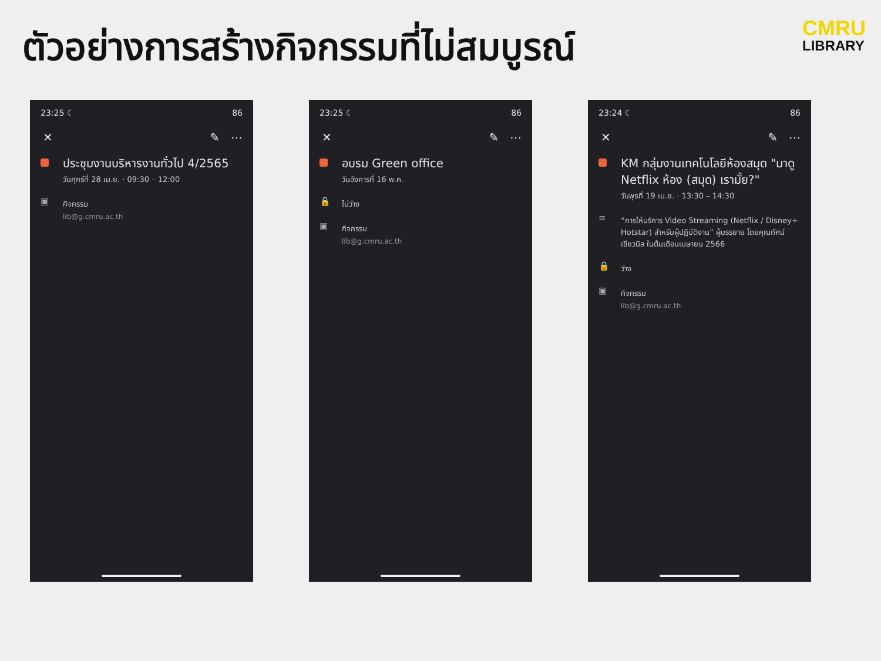ตัวอย่างการสร้างกิจกรรมที่ไม่สมบูรณ์
CMRU
LIBRARY
23:25 ☾ 86
✕ ✎ ⋯
ประชุมงานบริหารงานทั่วไป 4/2565
วันศุกร์ที่ 28 เม.ย. · 09:30 – 12:00
▣
กิจกรรม
lib@g.cmru.ac.th
23:25 ☾ 86
✕ ✎ ⋯
อบรม Green office
วันอังคารที่ 16 พ.ค.
🔒
ไม่ว่าง
▣
กิจกรรม
lib@g.cmru.ac.th
23:24 ☾ 86
✕ ✎ ⋯
KM กลุ่มงานเทคโนโลยีห้องสมุด "มาดู Netflix ห้อง (สมุด) เรามั้ย?"
วันพุธที่ 19 เม.ย. · 13:30 – 14:30
≡
“การให้บริการ Video Streaming (Netflix / Disney+ Hotstar) สำหรับผู้ปฏิบัติงาน” ผู้บรรยาย โดยคุณทัศน์ เขียวนิล ในต้นเดือนเมษายน 2566
🔒
ว่าง
▣
กิจกรรม
lib@g.cmru.ac.th